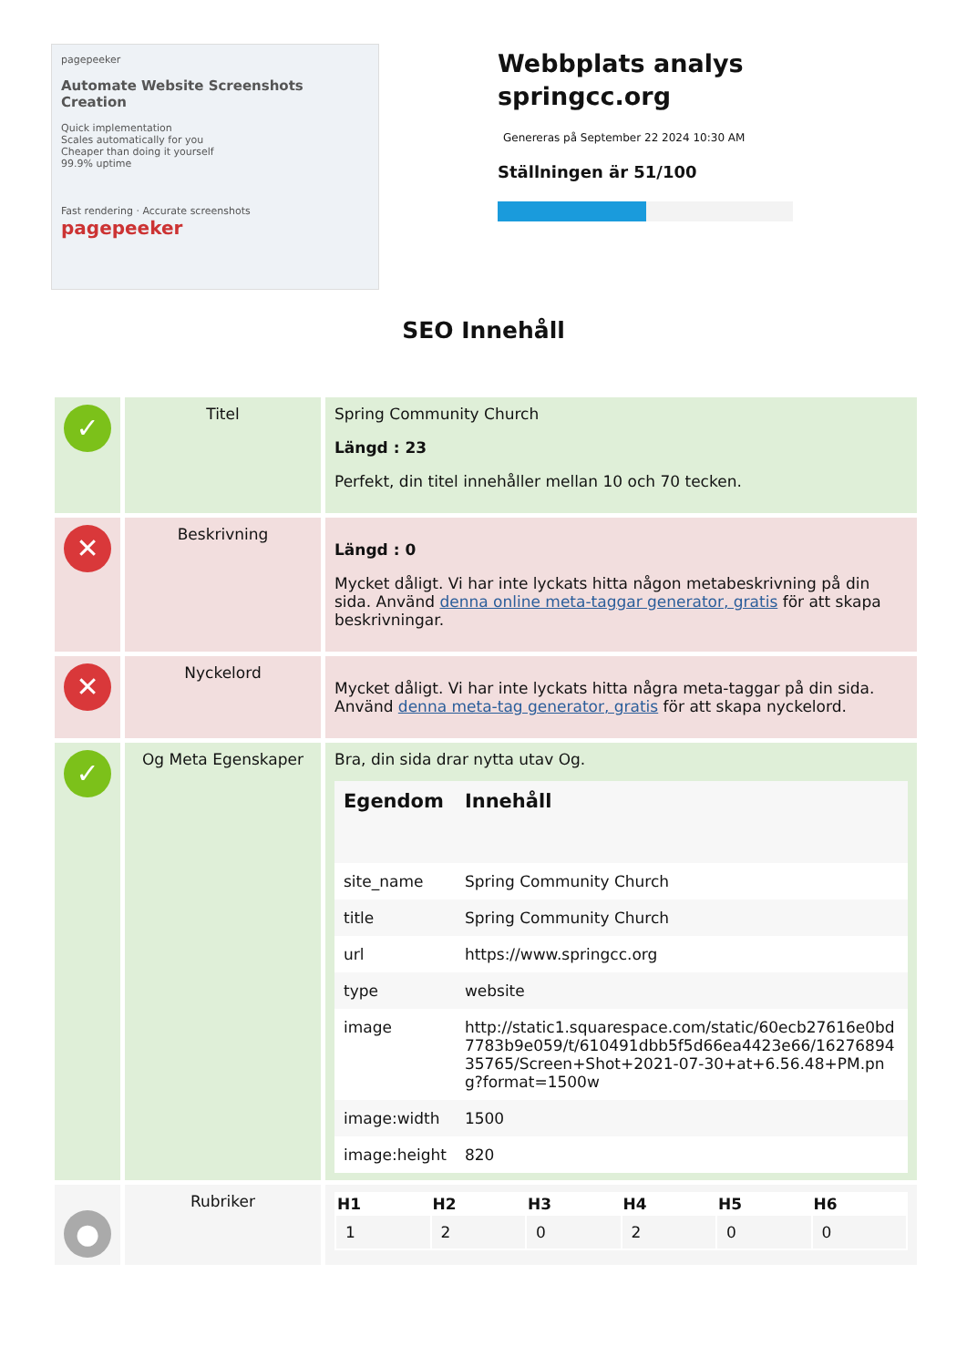pagepeeker
Automate Website Screenshots Creation
Quick implementation
Scales automatically for you
Cheaper than doing it yourself
99.9% uptime
Fast rendering · Accurate screenshots
pagepeeker
Webbplats analys
springcc.org
Genereras på September 22 2024 10:30 AM
Ställningen är 51/100
SEO Innehåll
| ✓ | Titel | Spring Community Church Längd : 23 Perfekt, din titel innehåller mellan 10 och 70 tecken. |
| ✕ | Beskrivning | Längd : 0 Mycket dåligt. Vi har inte lyckats hitta någon metabeskrivning på din sida. Använd denna online meta-taggar generator, gratis för att skapa beskrivningar. |
| ✕ | Nyckelord | Mycket dåligt. Vi har inte lyckats hitta några meta-taggar på din sida. Använd denna meta-tag generator, gratis för att skapa nyckelord. |
| ✓ | Og Meta Egenskaper | Bra, din sida drar nytta utav Og. / Egendom / Innehåll / / --- / --- / / site_name / Spring Community Church / / title / Spring Community Church / / url / https://www.springcc.org / / type / website / / image / http://static1.squarespace.com/static/60ecb27616e0bd7783b9e059/t/610491dbb5f5d66ea4423e66/1627689435765/Screen+Shot+2021-07-30+at+6.56.48+PM.png?format=1500w / / image:width / 1500 / / image:height / 820 / |
| ● | Rubriker | / H1 / H2 / H3 / H4 / H5 / H6 / / --- / --- / --- / --- / --- / --- / / 1 / 2 / 0 / 2 / 0 / 0 / |